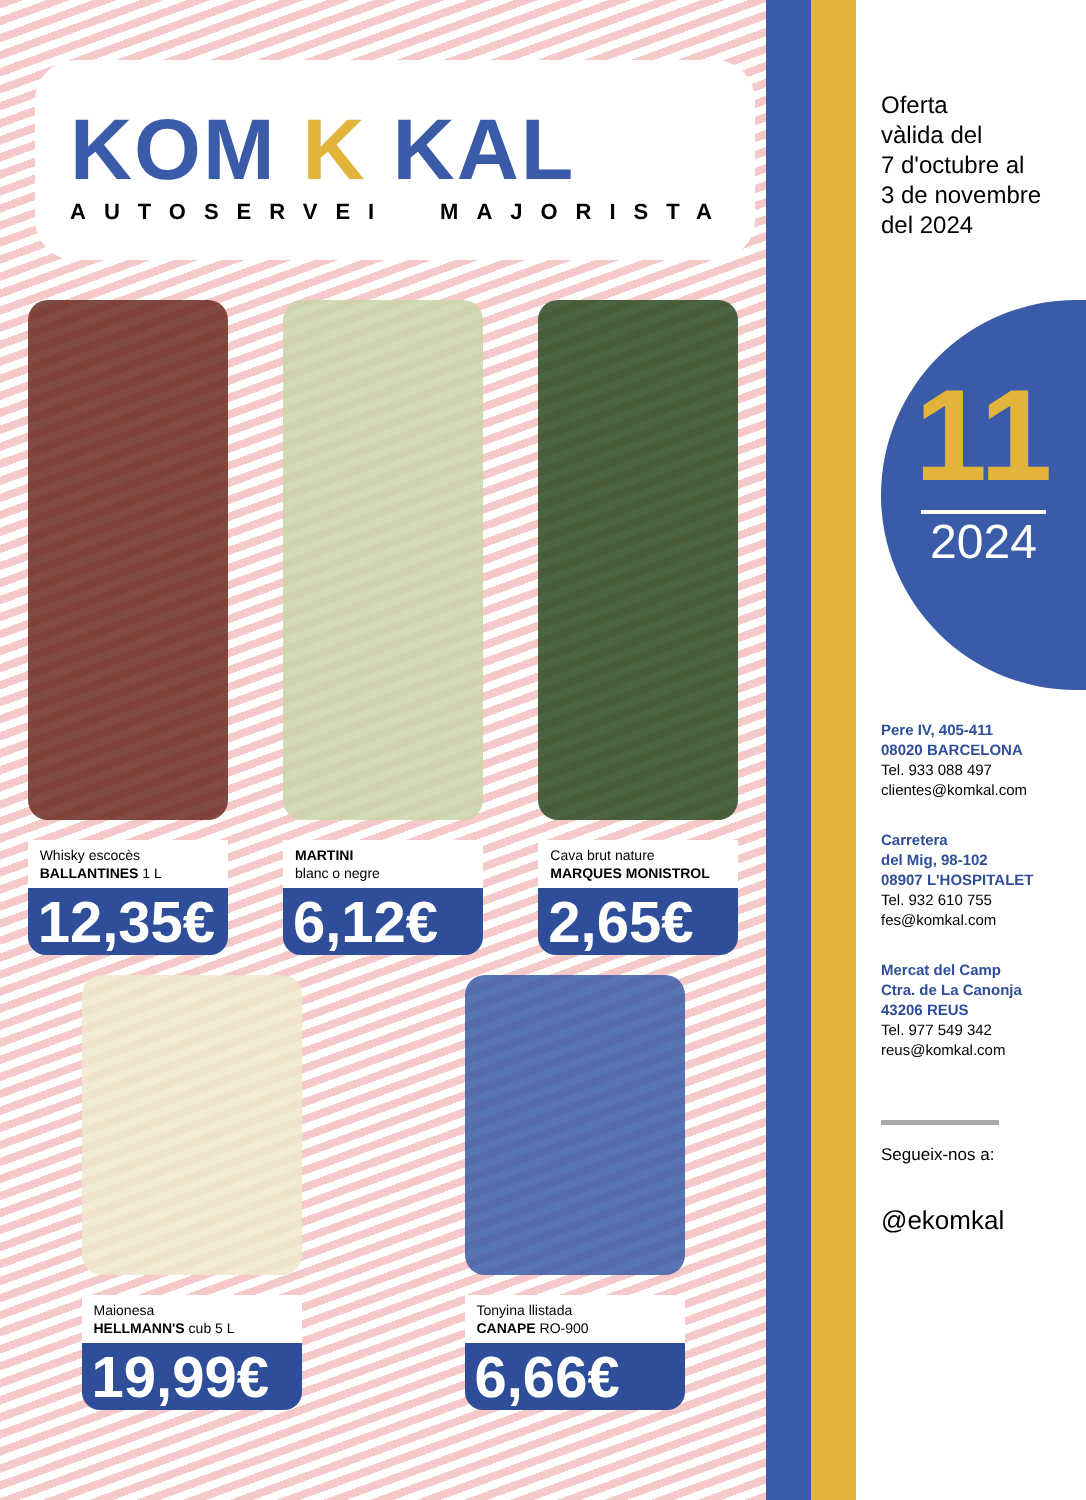KOM K KAL
AUTOSERVEI MAJORISTA
Whisky escocès
BALLANTINES 1 L
12,35€
MARTINI
blanc o negre
6,12€
Cava brut nature
MARQUES MONISTROL
2,65€
Maionesa
HELLMANN'S cub 5 L
19,99€
Tonyina llistada
CANAPE RO-900
6,66€
Oferta
vàlida del
7 d'octubre al
3 de novembre
del 2024
11
2024
Pere IV, 405-411
08020 BARCELONA
Tel. 933 088 497
clientes@komkal.com
Carretera
del Mig, 98-102
08907 L'HOSPITALET
Tel. 932 610 755
fes@komkal.com
Mercat del Camp
Ctra. de La Canonja
43206 REUS
Tel. 977 549 342
reus@komkal.com
Segueix-nos a:
@ekomkal